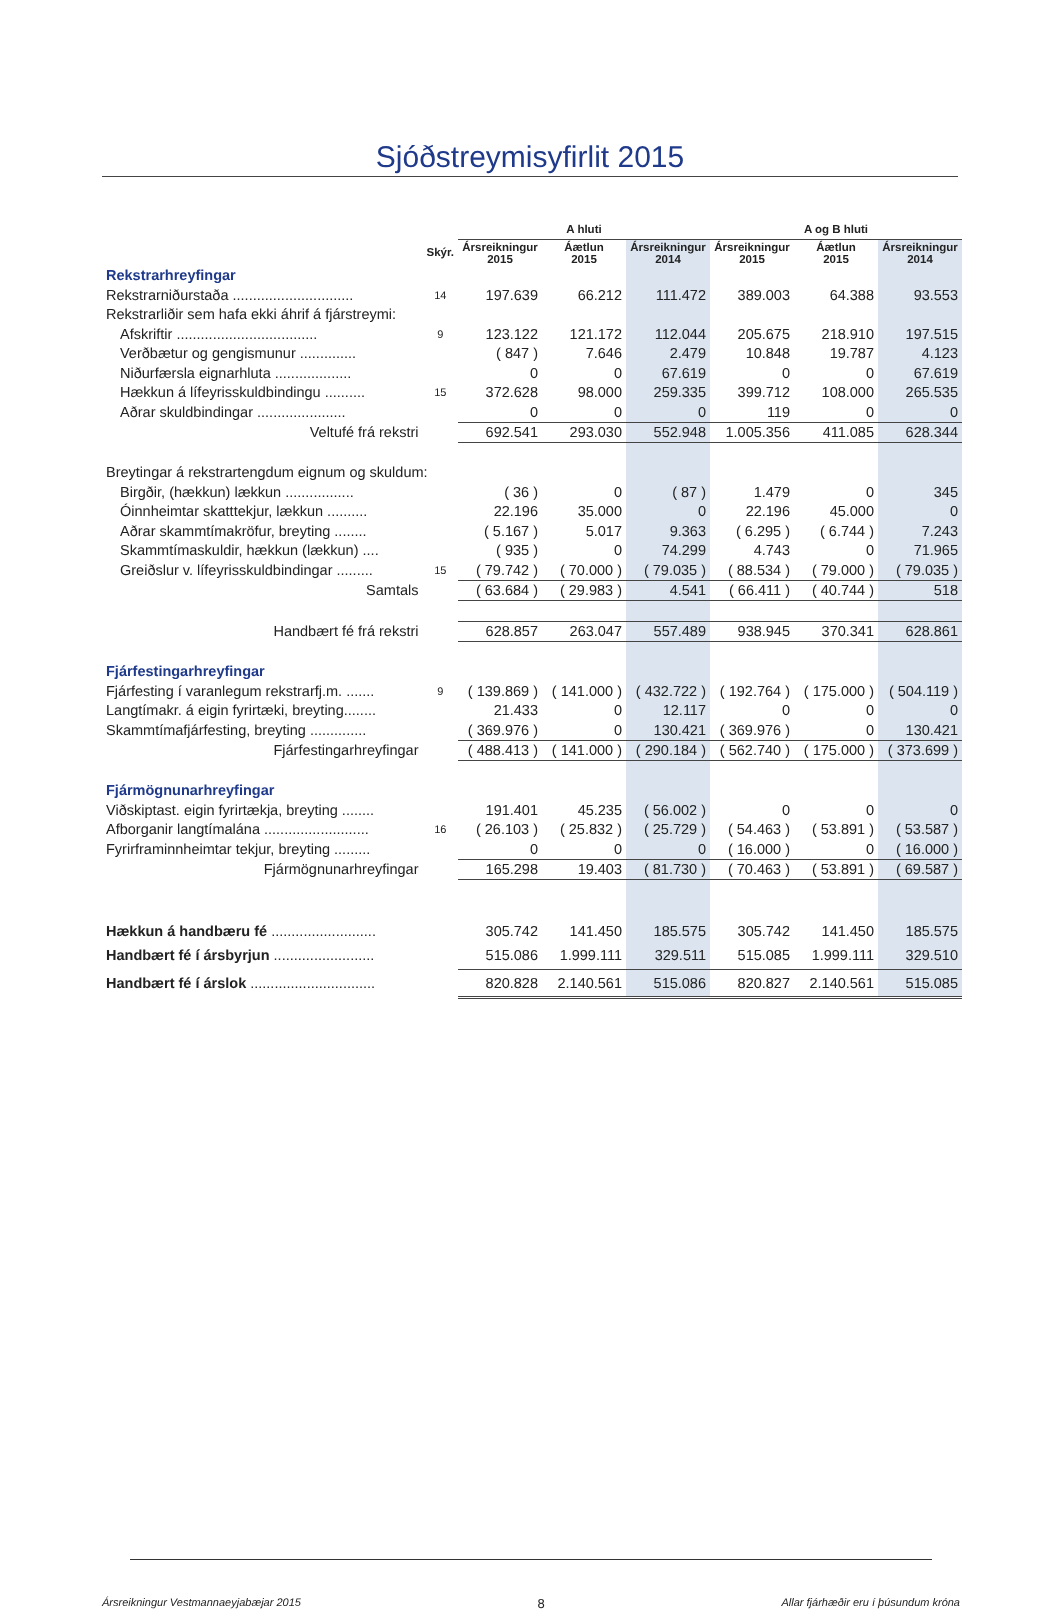Sjóðstreymisyfirlit 2015
| | | A hluti | | | A og B hluti | | |
| --- | --- | --- | --- | --- | --- | --- | --- |
| | Skýr. | Ársreikningur 2015 | Áætlun 2015 | Ársreikningur 2014 | Ársreikningur 2015 | Áætlun 2015 | Ársreikningur 2014 |
| Rekstrarhreyfingar | | | | | | | |
| Rekstrarniðurstaða .............................. | 14 | 197.639 | 66.212 | 111.472 | 389.003 | 64.388 | 93.553 |
| Rekstrarliðir sem hafa ekki áhrif á fjárstreymi: | | | | | | | |
| Afskriftir ................................... | 9 | 123.122 | 121.172 | 112.044 | 205.675 | 218.910 | 197.515 |
| Verðbætur og gengismunur .............. | | ( 847 ) | 7.646 | 2.479 | 10.848 | 19.787 | 4.123 |
| Niðurfærsla eignarhluta ................... | | 0 | 0 | 67.619 | 0 | 0 | 67.619 |
| Hækkun á lífeyrisskuldbindingu .......... | 15 | 372.628 | 98.000 | 259.335 | 399.712 | 108.000 | 265.535 |
| Aðrar skuldbindingar ...................... | | 0 | 0 | 0 | 119 | 0 | 0 |
| Veltufé frá rekstri | | 692.541 | 293.030 | 552.948 | 1.005.356 | 411.085 | 628.344 |
| Breytingar á rekstrartengdum eignum og skuldum: | | | | | | | |
| Birgðir, (hækkun) lækkun ................. | | ( 36 ) | 0 | ( 87 ) | 1.479 | 0 | 345 |
| Óinnheimtar skatttekjur, lækkun .......... | | 22.196 | 35.000 | 0 | 22.196 | 45.000 | 0 |
| Aðrar skammtímakröfur, breyting ........ | | ( 5.167 ) | 5.017 | 9.363 | ( 6.295 ) | ( 6.744 ) | 7.243 |
| Skammtímaskuldir, hækkun (lækkun) .... | | ( 935 ) | 0 | 74.299 | 4.743 | 0 | 71.965 |
| Greiðslur v. lífeyrisskuldbindingar ......... | 15 | ( 79.742 ) | ( 70.000 ) | ( 79.035 ) | ( 88.534 ) | ( 79.000 ) | ( 79.035 ) |
| Samtals | | ( 63.684 ) | ( 29.983 ) | 4.541 | ( 66.411 ) | ( 40.744 ) | 518 |
| Handbært fé frá rekstri | | 628.857 | 263.047 | 557.489 | 938.945 | 370.341 | 628.861 |
| Fjárfestingarhreyfingar | | | | | | | |
| Fjárfesting í varanlegum rekstrarfj.m. ....... | 9 | ( 139.869 ) | ( 141.000 ) | ( 432.722 ) | ( 192.764 ) | ( 175.000 ) | ( 504.119 ) |
| Langtímakr. á eigin fyrirtæki, breyting........ | | 21.433 | 0 | 12.117 | 0 | 0 | 0 |
| Skammtímafjárfesting, breyting .............. | | ( 369.976 ) | 0 | 130.421 | ( 369.976 ) | 0 | 130.421 |
| Fjárfestingarhreyfingar | | ( 488.413 ) | ( 141.000 ) | ( 290.184 ) | ( 562.740 ) | ( 175.000 ) | ( 373.699 ) |
| Fjármögnunarhreyfingar | | | | | | | |
| Viðskiptast. eigin fyrirtækja, breyting ........ | | 191.401 | 45.235 | ( 56.002 ) | 0 | 0 | 0 |
| Afborganir langtímalána .......................... | 16 | ( 26.103 ) | ( 25.832 ) | ( 25.729 ) | ( 54.463 ) | ( 53.891 ) | ( 53.587 ) |
| Fyrirframinnheimtar tekjur, breyting ......... | | 0 | 0 | 0 | ( 16.000 ) | 0 | ( 16.000 ) |
| Fjármögnunarhreyfingar | | 165.298 | 19.403 | ( 81.730 ) | ( 70.463 ) | ( 53.891 ) | ( 69.587 ) |
| Hækkun á handbæru fé .......................... | | 305.742 | 141.450 | 185.575 | 305.742 | 141.450 | 185.575 |
| Handbært fé í ársbyrjun ......................... | | 515.086 | 1.999.111 | 329.511 | 515.085 | 1.999.111 | 329.510 |
| Handbært fé í árslok ............................... | | 820.828 | 2.140.561 | 515.086 | 820.827 | 2.140.561 | 515.085 |
Ársreikningur Vestmannaeyjabæjar 2015 8 Allar fjárhæðir eru í þúsundum króna